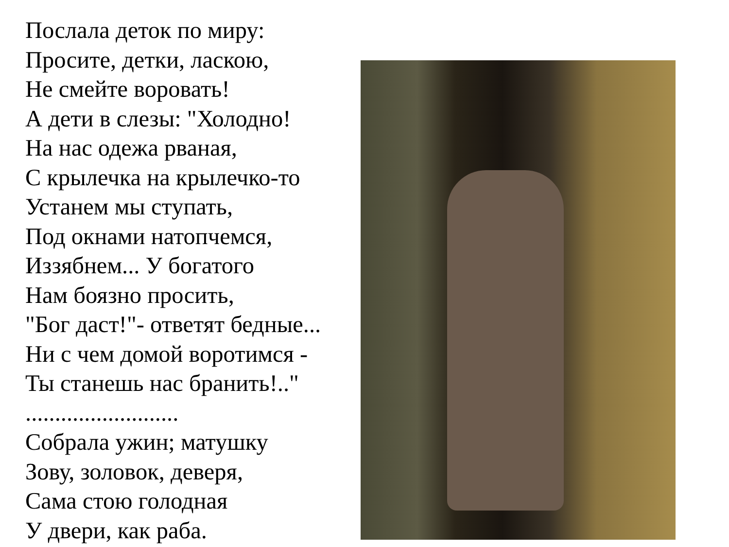Послала деток по миру:
Просите, детки, ласкою,
Не смейте воровать!
А дети в слезы: "Холодно!
На нас одежа рваная,
С крылечка на крылечко-то
Устанем мы ступать,
Под окнами натопчемся,
Иззябнем... У богатого
Нам боязно просить,
"Бог даст!"- ответят бедные...
Ни с чем домой воротимся -
Ты станешь нас бранить!.."
..........................
Собрала ужин; матушку
Зову, золовок, деверя,
Сама стою голодная
У двери, как раба.